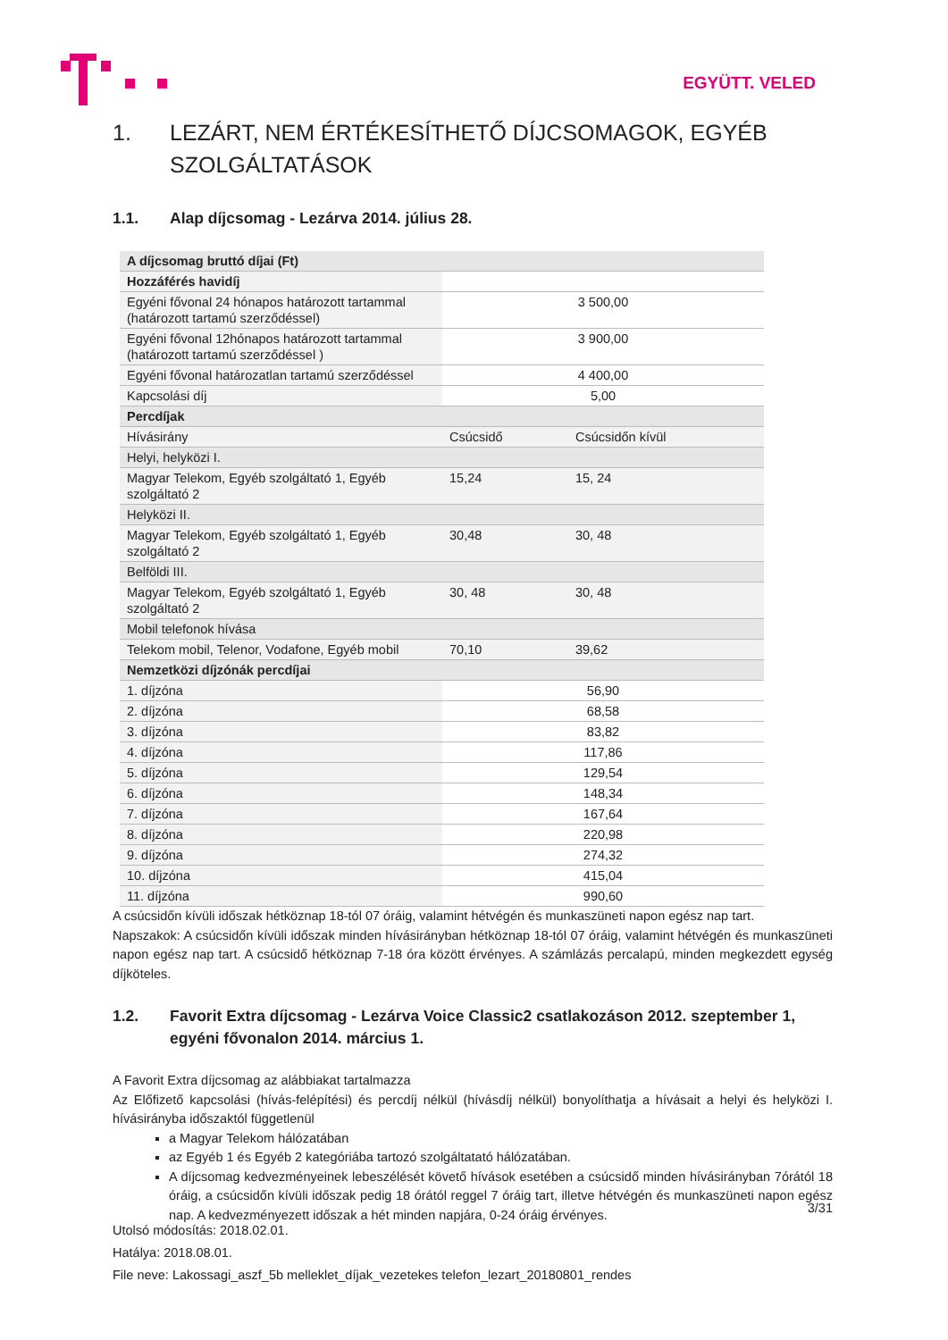EGYÜTT. VELED
1. LEZÁRT, NEM ÉRTÉKESÍTHETŐ DÍJCSOMAGOK, EGYÉB SZOLGÁLTATÁSOK
1.1. Alap díjcsomag - Lezárva 2014. július 28.
| A díjcsomag bruttó díjai (Ft) | | |
| Hozzáférés havidíj | | |
| Egyéni fővonal 24 hónapos határozott tartammal (határozott tartamú szerződéssel) | 3 500,00 | |
| Egyéni fővonal 12hónapos határozott tartammal (határozott tartamú szerződéssel ) | 3 900,00 | |
| Egyéni fővonal határozatlan tartamú szerződéssel | 4 400,00 | |
| Kapcsolási díj | 5,00 | |
| Percdíjak | | |
| Hívásirány | Csúcsidő | Csúcsidőn kívül |
| Helyi, helyközi I. | | |
| Magyar Telekom, Egyéb szolgáltató 1, Egyéb szolgáltató 2 | 15,24 | 15, 24 |
| Helyközi II. | | |
| Magyar Telekom, Egyéb szolgáltató 1, Egyéb szolgáltató 2 | 30,48 | 30, 48 |
| Belföldi III. | | |
| Magyar Telekom, Egyéb szolgáltató 1, Egyéb szolgáltató 2 | 30, 48 | 30, 48 |
| Mobil telefonok hívása | | |
| Telekom mobil, Telenor, Vodafone, Egyéb mobil | 70,10 | 39,62 |
| Nemzetközi díjzónák percdíjai | | |
| 1. díjzóna | 56,90 | |
| 2. díjzóna | 68,58 | |
| 3. díjzóna | 83,82 | |
| 4. díjzóna | 117,86 | |
| 5. díjzóna | 129,54 | |
| 6. díjzóna | 148,34 | |
| 7. díjzóna | 167,64 | |
| 8. díjzóna | 220,98 | |
| 9. díjzóna | 274,32 | |
| 10. díjzóna | 415,04 | |
| 11. díjzóna | 990,60 | |
A csúcsidőn kívüli időszak hétköznap 18-tól 07 óráig, valamint hétvégén és munkaszüneti napon egész nap tart.
Napszakok: A csúcsidőn kívüli időszak minden hívásirányban hétköznap 18-tól 07 óráig, valamint hétvégén és munkaszüneti napon egész nap tart. A csúcsidő hétköznap 7-18 óra között érvényes. A számlázás percalapú, minden megkezdett egység díjköteles.
1.2. Favorit Extra díjcsomag - Lezárva Voice Classic2 csatlakozáson 2012. szeptember 1, egyéni fővonalon 2014. március 1.
A Favorit Extra díjcsomag az alábbiakat tartalmazza
Az Előfizető kapcsolási (hívás-felépítési) és percdíj nélkül (hívásdíj nélkül) bonyolíthatja a hívásait a helyi és helyközi I. hívásirányba időszaktól függetlenül
a Magyar Telekom hálózatában
az Egyéb 1 és Egyéb 2 kategóriába tartozó szolgáltatató hálózatában.
A díjcsomag kedvezményeinek lebeszélését követő hívások esetében a csúcsidő minden hívásirányban 7órától 18 óráig, a csúcsidőn kívüli időszak pedig 18 órától reggel 7 óráig tart, illetve hétvégén és munkaszüneti napon egész nap. A kedvezményezett időszak a hét minden napjára, 0-24 óráig érvényes.
3/31
Utolsó módosítás: 2018.02.01.
Hatálya: 2018.08.01.
File neve: Lakossagi_aszf_5b melleklet_díjak_vezetekes telefon_lezart_20180801_rendes